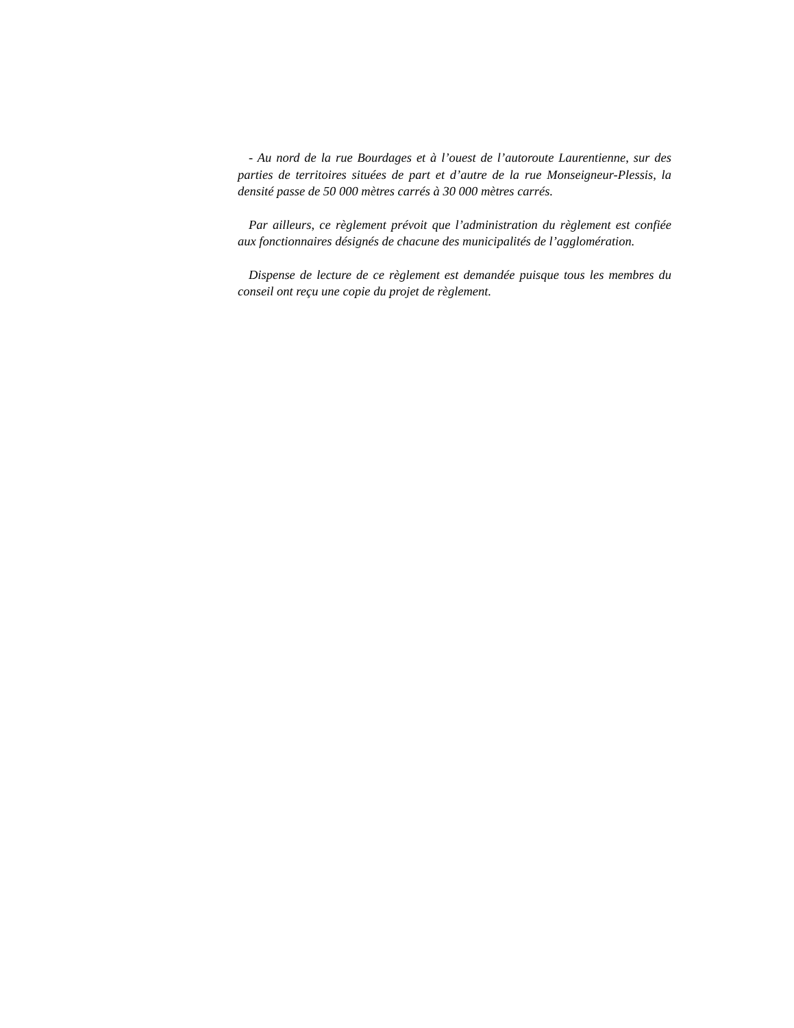- Au nord de la rue Bourdages et à l’ouest de l’autoroute Laurentienne, sur des parties de territoires situées de part et d’autre de la rue Monseigneur-Plessis, la densité passe de 50 000 mètres carrés à 30 000 mètres carrés.
Par ailleurs, ce règlement prévoit que l’administration du règlement est confiée aux fonctionnaires désignés de chacune des municipalités de l’agglomération.
Dispense de lecture de ce règlement est demandée puisque tous les membres du conseil ont reçu une copie du projet de règlement.